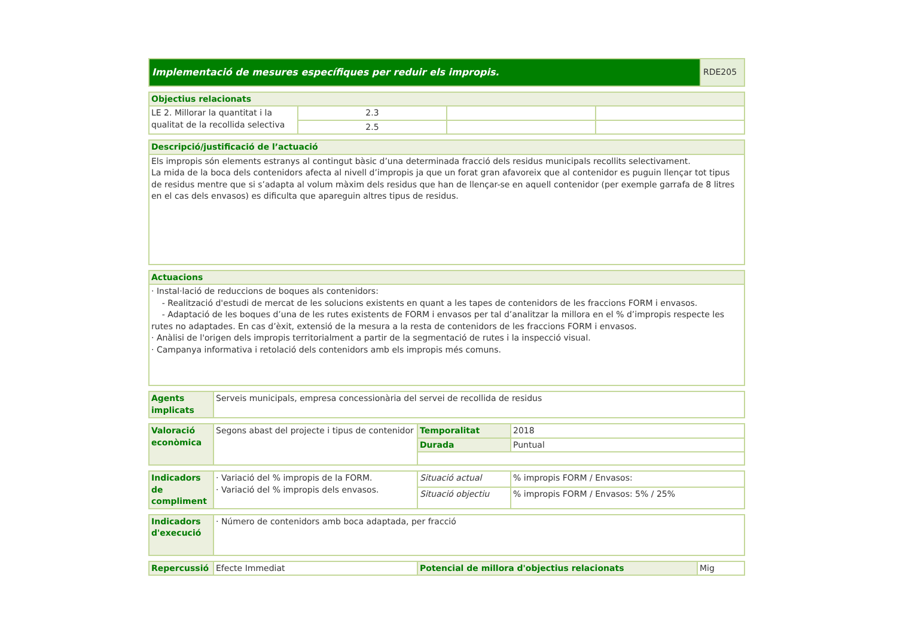| Implementació de mesures específiques per reduir els impropis. | RDE205 |
| Objectius relacionats | | | |
| --- | --- | --- | --- |
| LE 2. Millorar la quantitat i la qualitat de la recollida selectiva | 2.3 | | |
| | 2.5 | | |
| Descripció/justificació de l’actuació |
| --- |
| Els impropis són elements estranys al contingut bàsic d’una determinada fracció dels residus municipals recollits selectivament. La mida de la boca dels contenidors afecta al nivell d’impropis ja que un forat gran afavoreix que al contenidor es puguin llençar tot tipus de residus mentre que si s’adapta al volum màxim dels residus que han de llençar-se en aquell contenidor (per exemple garrafa de 8 litres en el cas dels envasos) es dificulta que apareguin altres tipus de residus. |
| Actuacions |
| --- |
| · Instal·lació de reduccions de boques als contenidors: - Realització d'estudi de mercat de les solucions existents en quant a les tapes de contenidors de les fraccions FORM i envasos. - Adaptació de les boques d’una de les rutes existents de FORM i envasos per tal d’analitzar la millora en el % d’impropis respecte les rutes no adaptades. En cas d’èxit, extensió de la mesura a la resta de contenidors de les fraccions FORM i envasos. · Anàlisi de l'origen dels impropis territorialment a partir de la segmentació de rutes i la inspecció visual. · Campanya informativa i retolació dels contenidors amb els impropis més comuns. |
| Agents implicats | Serveis municipals, empresa concessionària del servei de recollida de residus |
| Valoració econòmica | Segons abast del projecte i tipus de contenidor | Temporalitat | 2018 |
| | | Durada | Puntual |
| Indicadors de compliment | · Variació del % impropis de la FORM. · Variació del % impropis dels envasos. | Situació actual | % impropis FORM / Envasos: |
| | | Situació objectiu | % impropis FORM / Envasos: 5% / 25% |
| Indicadors d'execució | · Número de contenidors amb boca adaptada, per fracció |
| Repercussió | Efecte Immediat | Potencial de millora d'objectius relacionats | Mig |